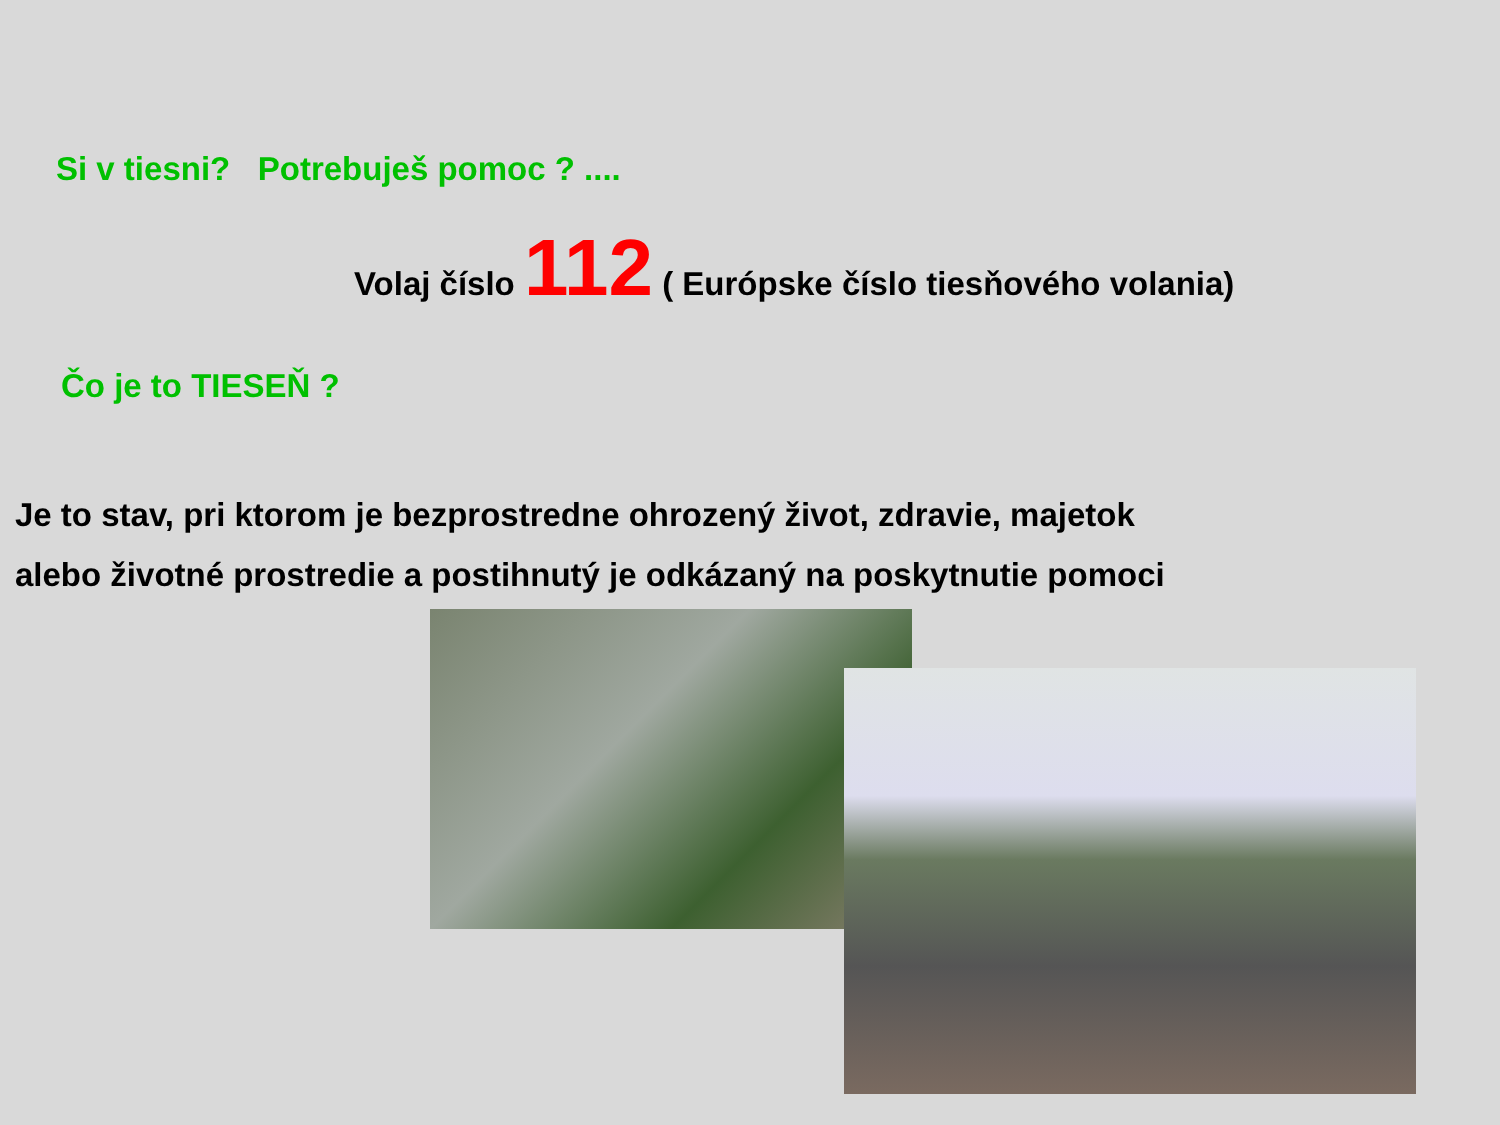Si v tiesni? Potrebuješ pomoc ? ....
Volaj číslo 112 ( Európske číslo tiesňového volania)
Čo je to TIESEŇ ?
Je to stav, pri ktorom je bezprostredne ohrozený život, zdravie, majetok
alebo životné prostredie a postihnutý je odkázaný na poskytnutie pomoci